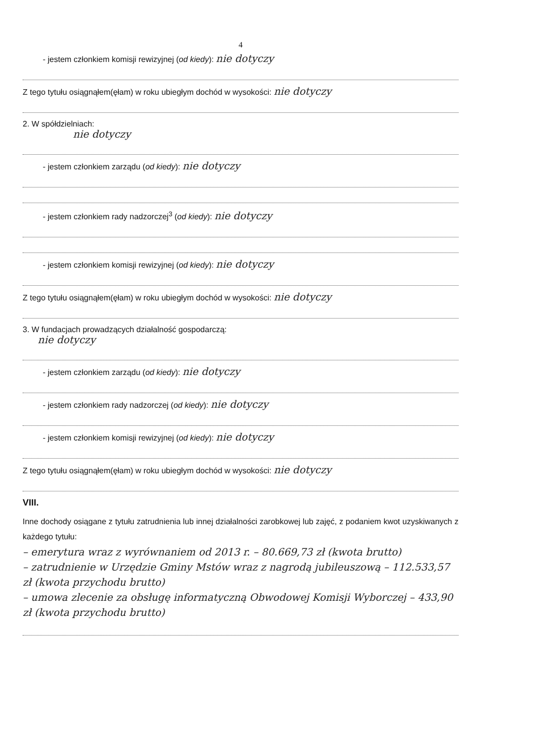4
- jestem członkiem komisji rewizyjnej (od kiedy): nie dotyczy
Z tego tytułu osiągnąłem(ęłam) w roku ubiegłym dochód w wysokości: nie dotyczy
2. W spółdzielniach:
nie dotyczy
- jestem członkiem zarządu (od kiedy): nie dotyczy
- jestem członkiem rady nadzorczej<sup>3</sup> (od kiedy): nie dotyczy
- jestem członkiem komisji rewizyjnej (od kiedy): nie dotyczy
Z tego tytułu osiągnąłem(ęłam) w roku ubiegłym dochód w wysokości: nie dotyczy
3. W fundacjach prowadzących działalność gospodarczą:
nie dotyczy
- jestem członkiem zarządu (od kiedy): nie dotyczy
- jestem członkiem rady nadzorczej (od kiedy): nie dotyczy
- jestem członkiem komisji rewizyjnej (od kiedy): nie dotyczy
Z tego tytułu osiągnąłem(ęłam) w roku ubiegłym dochód w wysokości: nie dotyczy
VIII.
Inne dochody osiągane z tytułu zatrudnienia lub innej działalności zarobkowej lub zajęć, z podaniem kwot uzyskiwanych z każdego tytułu:
– emerytura wraz z wyrównaniem od 2013 r. – 80.669,73 zł (kwota brutto)
– zatrudnienie w Urzędzie Gminy Mstów wraz z nagrodą jubileuszową – 112.533,57 zł (kwota przychodu brutto)
– umowa zlecenie za obsługę informatyczną Obwodowej Komisji Wyborczej – 433,90 zł (kwota przychodu brutto)